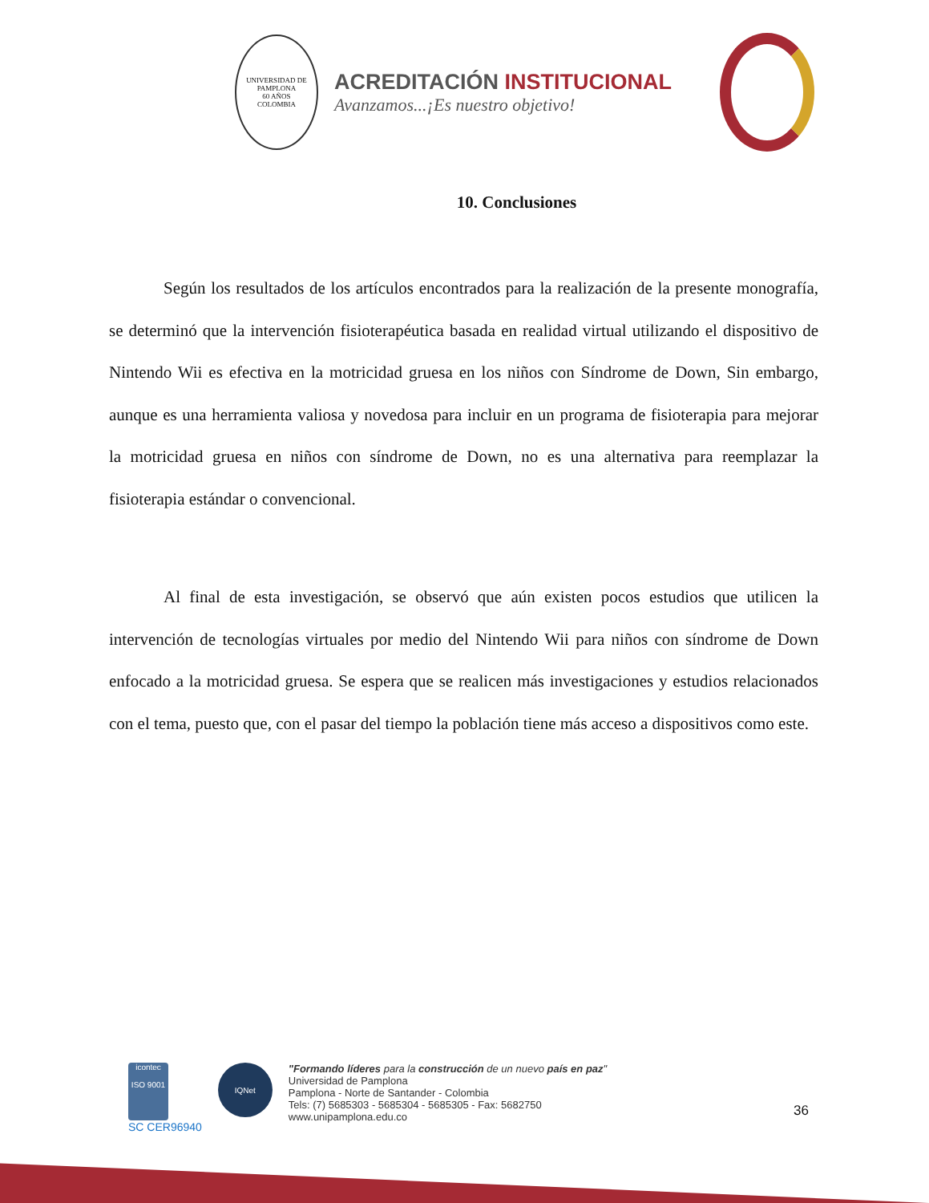UNIVERSIDAD DE PAMPLONA
60 AÑOS
COLOMBIA
ACREDITACIÓN INSTITUCIONAL
Avanzamos...¡Es nuestro objetivo!
10. Conclusiones
Según los resultados de los artículos encontrados para la realización de la presente monografía, se determinó que la intervención fisioterapéutica basada en realidad virtual utilizando el dispositivo de Nintendo Wii es efectiva en la motricidad gruesa en los niños con Síndrome de Down, Sin embargo, aunque es una herramienta valiosa y novedosa para incluir en un programa de fisioterapia para mejorar la motricidad gruesa en niños con síndrome de Down, no es una alternativa para reemplazar la fisioterapia estándar o convencional.
Al final de esta investigación, se observó que aún existen pocos estudios que utilicen la intervención de tecnologías virtuales por medio del Nintendo Wii para niños con síndrome de Down enfocado a la motricidad gruesa. Se espera que se realicen más investigaciones y estudios relacionados con el tema, puesto que, con el pasar del tiempo la población tiene más acceso a dispositivos como este.
icontec
ISO 9001
SC CER96940
IQNet
"Formando líderes para la construcción de un nuevo país en paz"
Universidad de Pamplona
Pamplona - Norte de Santander - Colombia
Tels: (7) 5685303 - 5685304 - 5685305 - Fax: 5682750
www.unipamplona.edu.co
36